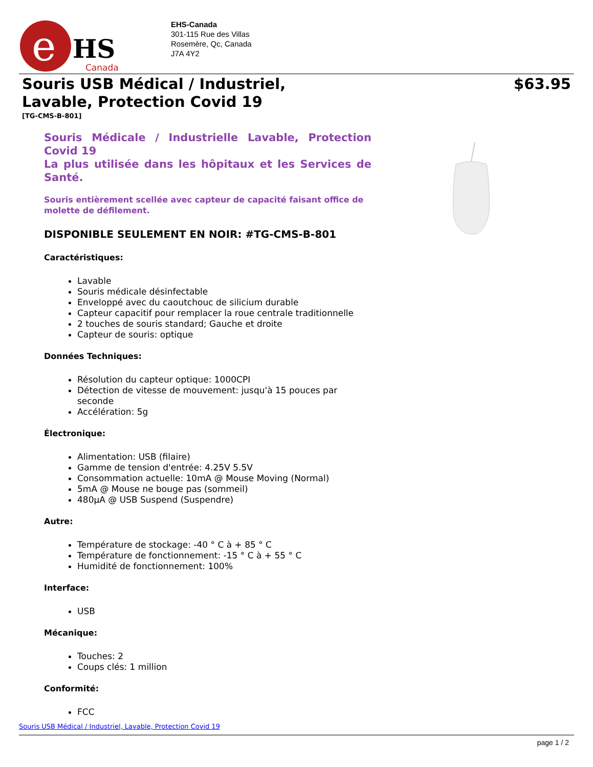e
HS
Canada
EHS-Canada
301-115 Rue des Villas
Rosemère, Qc, Canada
J7A 4Y2
Souris USB Médical / Industriel,
Lavable, Protection Covid 19
$63.95
[TG-CMS-B-801]
Souris Médicale / Industrielle Lavable, Protection Covid 19
La plus utilisée dans les hôpitaux et les Services de Santé.
Souris entièrement scellée avec capteur de capacité faisant office de molette de défilement.
DISPONIBLE SEULEMENT EN NOIR: #TG-CMS-B-801
Caractéristiques:
Lavable
Souris médicale désinfectable
Enveloppé avec du caoutchouc de silicium durable
Capteur capacitif pour remplacer la roue centrale traditionnelle
2 touches de souris standard; Gauche et droite
Capteur de souris: optique
Données Techniques:
Résolution du capteur optique: 1000CPI
Détection de vitesse de mouvement: jusqu'à 15 pouces par seconde
Accélération: 5g
Électronique:
Alimentation: USB (filaire)
Gamme de tension d'entrée: 4.25V 5.5V
Consommation actuelle: 10mA @ Mouse Moving (Normal)
5mA @ Mouse ne bouge pas (sommeil)
480µA @ USB Suspend (Suspendre)
Autre:
Température de stockage: -40 ° C à + 85 ° C
Température de fonctionnement: -15 ° C à + 55 ° C
Humidité de fonctionnement: 100%
Interface:
USB
Mécanique:
Touches: 2
Coups clés: 1 million
Conformité:
FCC
Souris USB Médical / Industriel, Lavable, Protection Covid 19
page 1 / 2